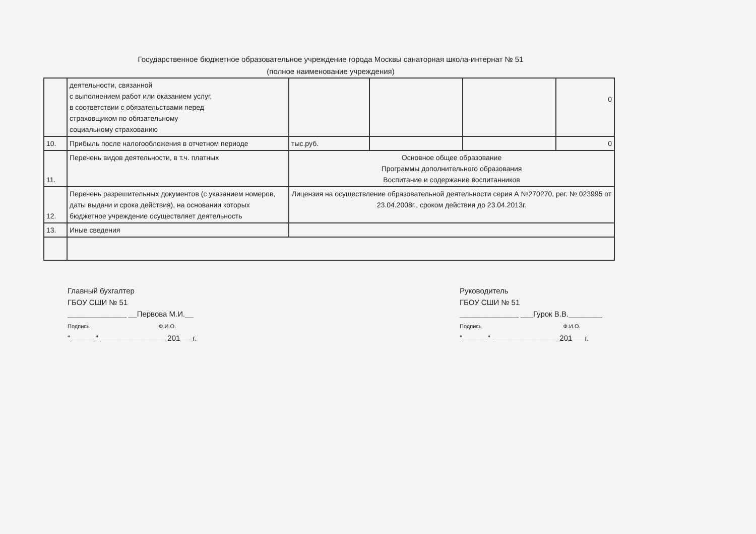Государственное бюджетное образовательное учреждение города Москвы санаторная школа-интернат № 51
(полное наименование учреждения)
| | деятельности, связанной с выполнением работ или оказанием услуг, в соответствии с обязательствами перед страховщиком по обязательному социальному страхованию | | | | 0 |
| 10. | Прибыль после налогообложения в отчетном периоде | тыс.руб. | | | 0 |
| 11. | Перечень видов деятельности, в т.ч. платных | Основное общее образование Программы дополнительного образования Воспитание и содержание воспитанников | | | |
| 12. | Перечень разрешительных документов (с указанием номеров, даты выдачи и срока действия), на основании которых бюджетное учреждение осуществляет деятельность | Лицензия на осуществление образовательной деятельности серия А №270270, рег. № 023995 от 23.04.2008г., сроком действия до 23.04.2013г. | | | |
| 13. | Иные сведения | | | | |
Главный бухгалтер
ГБОУ СШИ № 51
______________ __Первова М.И.__
Подпись Ф.И.О.
"______" ________________201___г.
Руководитель
ГБОУ СШИ № 51
______________ ___Гурок В.В.________
Подпись Ф.И.О.
"______" ________________201___г.